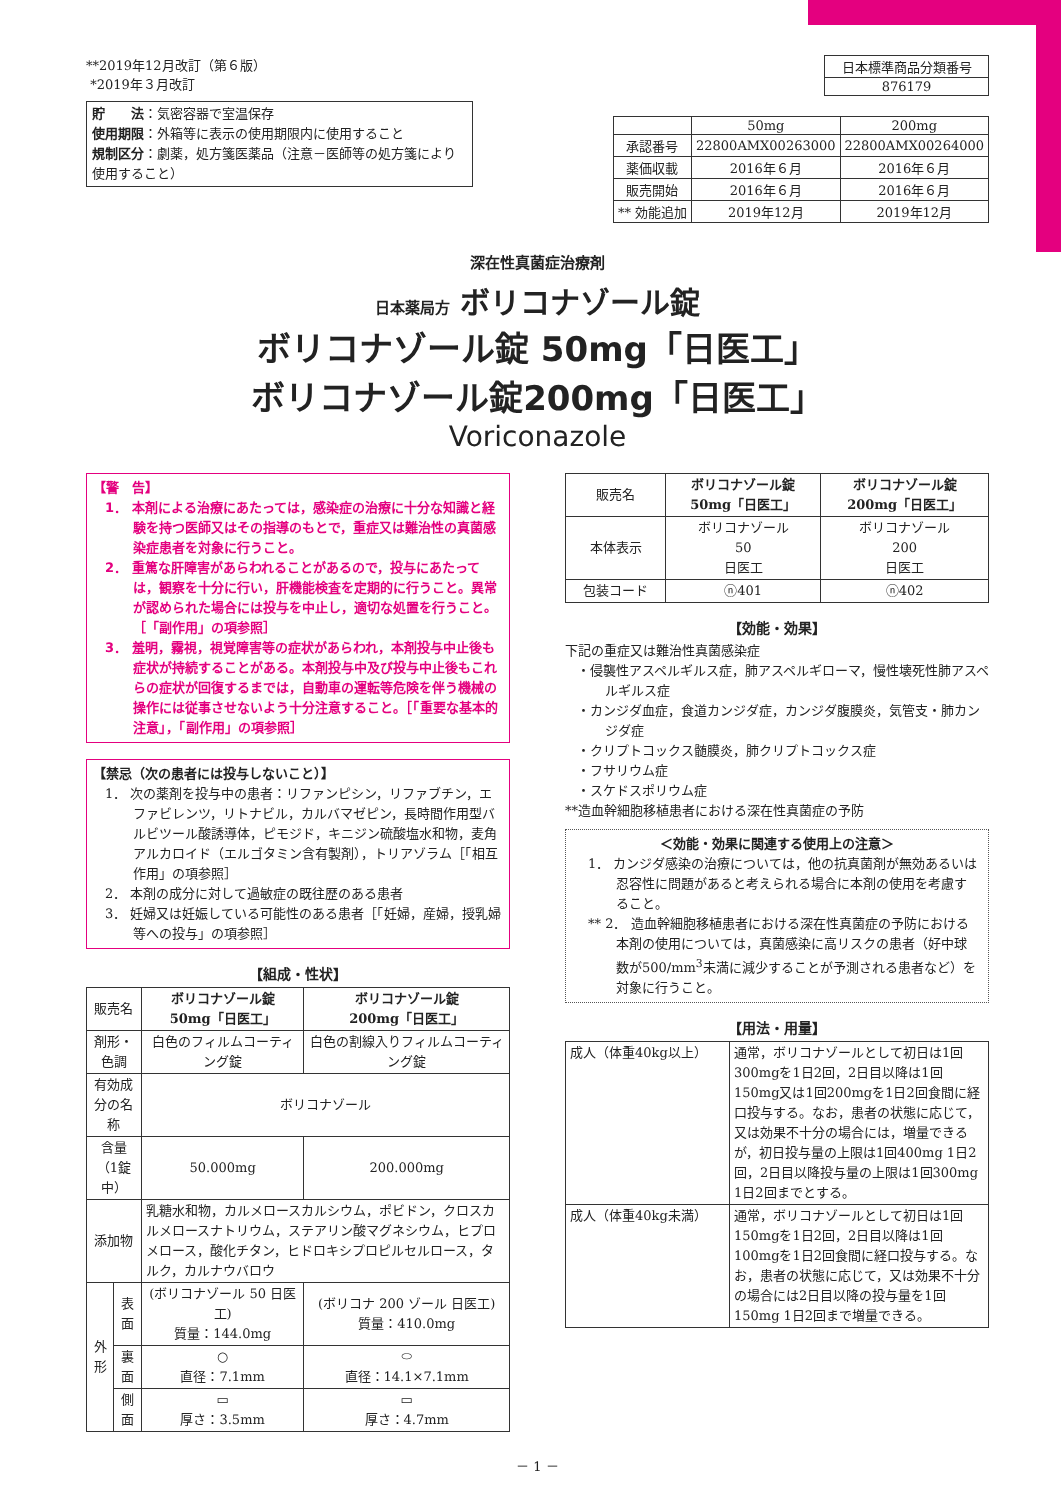**2019年12月改訂（第６版）
*2019年３月改訂
貯　　法：気密容器で室温保存
使用期限：外箱等に表示の使用期限内に使用すること
規制区分：劇薬，処方箋医薬品（注意－医師等の処方箋により使用すること）
| 日本標準商品分類番号 |
| 876179 |
| | 50mg | 200mg |
| 承認番号 | 22800AMX00263000 | 22800AMX00264000 |
| 薬価収載 | 2016年６月 | 2016年６月 |
| 販売開始 | 2016年６月 | 2016年６月 |
| ** 効能追加 | 2019年12月 | 2019年12月 |
深在性真菌症治療剤
日本薬局方 ボリコナゾール錠
ボリコナゾール錠 50mg「日医工」
ボリコナゾール錠200mg「日医工」
Voriconazole
【警　告】
1． 本剤による治療にあたっては，感染症の治療に十分な知識と経験を持つ医師又はその指導のもとで，重症又は難治性の真菌感染症患者を対象に行うこと。
2． 重篤な肝障害があらわれることがあるので，投与にあたっては，観察を十分に行い，肝機能検査を定期的に行うこと。異常が認められた場合には投与を中止し，適切な処置を行うこと。［「副作用」の項参照］
3． 羞明，霧視，視覚障害等の症状があらわれ，本剤投与中止後も症状が持続することがある。本剤投与中及び投与中止後もこれらの症状が回復するまでは，自動車の運転等危険を伴う機械の操作には従事させないよう十分注意すること。［「重要な基本的注意」，「副作用」の項参照］
【禁忌（次の患者には投与しないこと）】
1． 次の薬剤を投与中の患者：リファンピシン，リファブチン，エファビレンツ，リトナビル，カルバマゼピン，長時間作用型バルビツール酸誘導体，ピモジド，キニジン硫酸塩水和物，麦角アルカロイド（エルゴタミン含有製剤），トリアゾラム［「相互作用」の項参照］
2． 本剤の成分に対して過敏症の既往歴のある患者
3． 妊婦又は妊娠している可能性のある患者［「妊婦，産婦，授乳婦等への投与」の項参照］
【組成・性状】
| 販売名 | | ボリコナゾール錠 50mg「日医工」 | ボリコナゾール錠 200mg「日医工」 |
| 剤形・色調 | | 白色のフィルムコーティング錠 | 白色の割線入りフィルムコーティング錠 |
| 有効成分の名称 | | ボリコナゾール | |
| 含量（1錠中） | | 50.000mg | 200.000mg |
| 添加物 | | 乳糖水和物，カルメロースカルシウム，ポビドン，クロスカルメロースナトリウム，ステアリン酸マグネシウム，ヒプロメロース，酸化チタン，ヒドロキシプロピルセルロース，タルク，カルナウバロウ | |
| 外形 | 表面 | (ボリコナゾール 50 日医工) 質量：144.0mg | (ボリコナ 200 ゾール 日医工) 質量：410.0mg |
| | 裏面 | ○ 直径：7.1mm | ⬭ 直径：14.1×7.1mm |
| | 側面 | ▭ 厚さ：3.5mm | ▭ 厚さ：4.7mm |
| 販売名 | ボリコナゾール錠 50mg「日医工」 | ボリコナゾール錠 200mg「日医工」 |
| 本体表示 | ボリコナゾール 50 日医工 | ボリコナゾール 200 日医工 |
| 包装コード | ⓝ401 | ⓝ402 |
【効能・効果】
下記の重症又は難治性真菌感染症
・侵襲性アスペルギルス症，肺アスペルギローマ，慢性壊死性肺アスペルギルス症
・カンジダ血症，食道カンジダ症，カンジダ腹膜炎，気管支・肺カンジダ症
・クリプトコックス髄膜炎，肺クリプトコックス症
・フサリウム症
・スケドスポリウム症
**造血幹細胞移植患者における深在性真菌症の予防
＜効能・効果に関連する使用上の注意＞
1． カンジダ感染の治療については，他の抗真菌剤が無効あるいは忍容性に問題があると考えられる場合に本剤の使用を考慮すること。
** 2． 造血幹細胞移植患者における深在性真菌症の予防における本剤の使用については，真菌感染に高リスクの患者（好中球数が500/mm<sup>3</sup>未満に減少することが予測される患者など）を対象に行うこと。
【用法・用量】
| 成人（体重40kg以上） | 通常，ボリコナゾールとして初日は1回300mgを1日2回，2日目以降は1回150mg又は1回200mgを1日2回食間に経口投与する。なお，患者の状態に応じて，又は効果不十分の場合には，増量できるが，初日投与量の上限は1回400mg 1日2回，2日目以降投与量の上限は1回300mg 1日2回までとする。 |
| 成人（体重40kg未満） | 通常，ボリコナゾールとして初日は1回150mgを1日2回，2日目以降は1回100mgを1日2回食間に経口投与する。なお，患者の状態に応じて，又は効果不十分の場合には2日目以降の投与量を1回150mg 1日2回まで増量できる。 |
－ 1 －